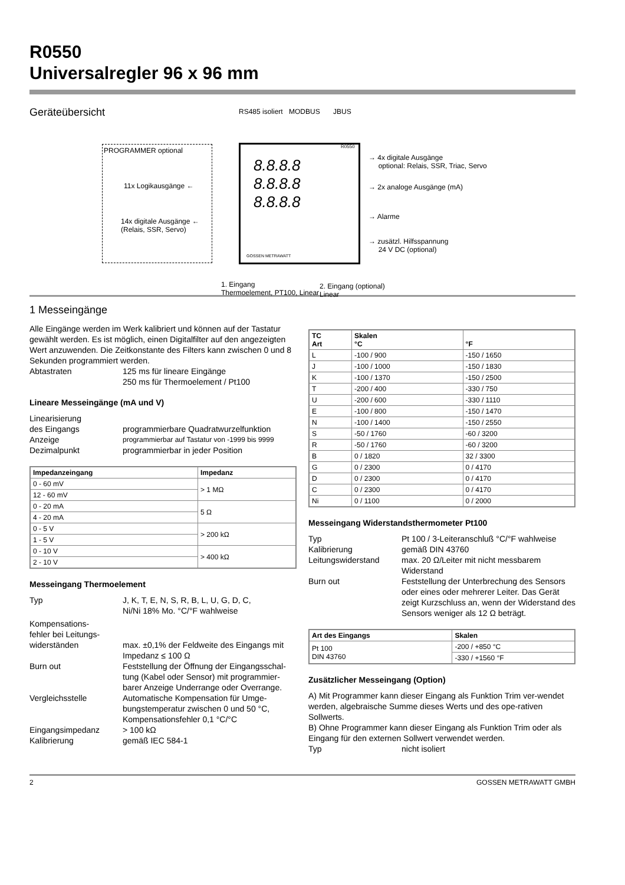R0550
Universalregler 96 x 96 mm
Geräteübersicht RS485 isoliert MODBUS JBUS
PROGRAMMER optional
11x Logikausgänge ←
14x digitale Ausgänge ←
(Relais, SSR, Servo)
R0550
8.8.8.8
8.8.8.8
8.8.8.8
GOSSEN METRAWATT
→ 4x digitale Ausgänge
optional: Relais, SSR, Triac, Servo
→ 2x analoge Ausgänge (mA)
→ Alarme
→ zusätzl. Hilfsspannung
24 V DC (optional)
1. Eingang
Thermoelement, PT100, Linear
2. Eingang (optional)
Linear
1 Messeingänge
Alle Eingänge werden im Werk kalibriert und können auf der Tastatur gewählt werden. Es ist möglich, einen Digitalfilter auf den angezeigten Wert anzuwenden. Die Zeitkonstante des Filters kann zwischen 0 und 8 Sekunden programmiert werden.
Abtastraten 125 ms für lineare Eingänge
250 ms für Thermoelement / Pt100
Lineare Messeingänge (mA und V)
Linearisierung
des Eingangs
programmierbare Quadratwurzelfunktion
Anzeige
programmierbar auf Tastatur von -1999 bis 9999
Dezimalpunkt programmierbar in jeder Position
| Impedanzeingang | Impedanz |
| --- | --- |
| 0 - 60 mV | > 1 MΩ |
| 12 - 60 mV | |
| 0 - 20 mA | 5 Ω |
| 4 - 20 mA | |
| 0 - 5 V | > 200 kΩ |
| 1 - 5 V | |
| 0 - 10 V | > 400 kΩ |
| 2 - 10 V | |
Messeingang Thermoelement
Typ J, K, T, E, N, S, R, B, L, U, G, D, C,
Ni/Ni 18% Mo. °C/°F wahlweise
Kompensations-
fehler bei Leitungs-
widerständen
max. ±0,1% der Feldweite des Eingangs mit Impedanz ≤ 100 Ω
Burn out Feststellung der Öffnung der Eingangsschal-tung (Kabel oder Sensor) mit programmier-barer Anzeige Underrange oder Overrange.
Vergleichsstelle Automatische Kompensation für Umge-bungstemperatur zwischen 0 und 50 °C, Kompensationsfehler 0,1 °C/°C
Eingangsimpedanz > 100 kΩ
Kalibrierung gemäß IEC 584-1
| TC Art | Skalen °C | °F |
| --- | --- | --- |
| L | -100 / 900 | -150 / 1650 |
| J | -100 / 1000 | -150 / 1830 |
| K | -100 / 1370 | -150 / 2500 |
| T | -200 / 400 | -330 / 750 |
| U | -200 / 600 | -330 / 1110 |
| E | -100 / 800 | -150 / 1470 |
| N | -100 / 1400 | -150 / 2550 |
| S | -50 / 1760 | -60 / 3200 |
| R | -50 / 1760 | -60 / 3200 |
| B | 0 / 1820 | 32 / 3300 |
| G | 0 / 2300 | 0 / 4170 |
| D | 0 / 2300 | 0 / 4170 |
| C | 0 / 2300 | 0 / 4170 |
| Ni | 0 / 1100 | 0 / 2000 |
Messeingang Widerstandsthermometer Pt100
Typ Pt 100 / 3-Leiteranschluß °C/°F wahlweise
Kalibrierung gemäß DIN 43760
Leitungswiderstand max. 20 Ω/Leiter mit nicht messbarem Widerstand
Burn out Feststellung der Unterbrechung des Sensors oder eines oder mehrerer Leiter. Das Gerät zeigt Kurzschluss an, wenn der Widerstand des Sensors weniger als 12 Ω beträgt.
| Art des Eingangs | Skalen |
| --- | --- |
| Pt 100 DIN 43760 | -200 / +850 °C |
| | -330 / +1560 °F |
Zusätzlicher Messeingang (Option)
A) Mit Programmer kann dieser Eingang als Funktion Trim ver-wendet werden, algebraische Summe dieses Werts und des ope-rativen Sollwerts.
B) Ohne Programmer kann dieser Eingang als Funktion Trim oder als Eingang für den externen Sollwert verwendet werden.
Typ nicht isoliert
2 GOSSEN METRAWATT GMBH